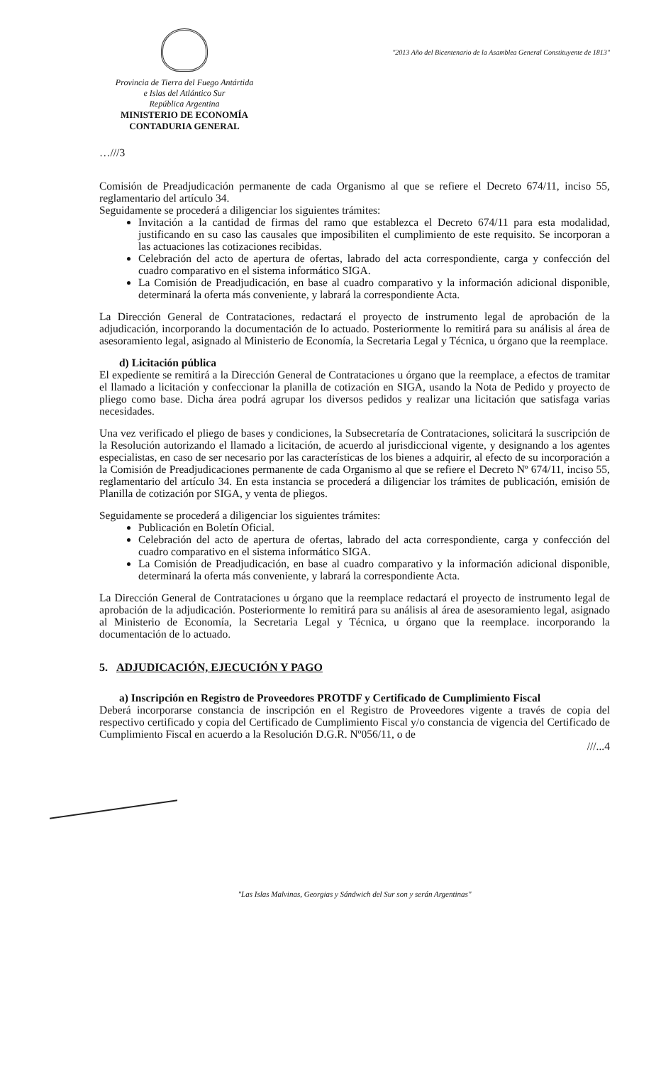Provincia de Tierra del Fuego Antártida
e Islas del Atlántico Sur
República Argentina
MINISTERIO DE ECONOMÍA
CONTADURIA GENERAL
"2013 Año del Bicentenario de la Asamblea General Constituyente de 1813"
…///3
Comisión de Preadjudicación permanente de cada Organismo al que se refiere el Decreto 674/11, inciso 55, reglamentario del artículo 34.
Seguidamente se procederá a diligenciar los siguientes trámites:
Invitación a la cantidad de firmas del ramo que establezca el Decreto 674/11 para esta modalidad, justificando en su caso las causales que imposibiliten el cumplimiento de este requisito. Se incorporan a las actuaciones las cotizaciones recibidas.
Celebración del acto de apertura de ofertas, labrado del acta correspondiente, carga y confección del cuadro comparativo en el sistema informático SIGA.
La Comisión de Preadjudicación, en base al cuadro comparativo y la información adicional disponible, determinará la oferta más conveniente, y labrará la correspondiente Acta.
La Dirección General de Contrataciones, redactará el proyecto de instrumento legal de aprobación de la adjudicación, incorporando la documentación de lo actuado. Posteriormente lo remitirá para su análisis al área de asesoramiento legal, asignado al Ministerio de Economía, la Secretaria Legal y Técnica, u órgano que la reemplace.
d) Licitación pública
El expediente se remitirá a la Dirección General de Contrataciones u órgano que la reemplace, a efectos de tramitar el llamado a licitación y confeccionar la planilla de cotización en SIGA, usando la Nota de Pedido y proyecto de pliego como base. Dicha área podrá agrupar los diversos pedidos y realizar una licitación que satisfaga varias necesidades.
Una vez verificado el pliego de bases y condiciones, la Subsecretaría de Contrataciones, solicitará la suscripción de la Resolución autorizando el llamado a licitación, de acuerdo al jurisdiccional vigente, y designando a los agentes especialistas, en caso de ser necesario por las características de los bienes a adquirir, al efecto de su incorporación a la Comisión de Preadjudicaciones permanente de cada Organismo al que se refiere el Decreto Nº 674/11, inciso 55, reglamentario del artículo 34. En esta instancia se procederá a diligenciar los trámites de publicación, emisión de Planilla de cotización por SIGA, y venta de pliegos.
Seguidamente se procederá a diligenciar los siguientes trámites:
Publicación en Boletín Oficial.
Celebración del acto de apertura de ofertas, labrado del acta correspondiente, carga y confección del cuadro comparativo en el sistema informático SIGA.
La Comisión de Preadjudicación, en base al cuadro comparativo y la información adicional disponible, determinará la oferta más conveniente, y labrará la correspondiente Acta.
La Dirección General de Contrataciones u órgano que la reemplace redactará el proyecto de instrumento legal de aprobación de la adjudicación. Posteriormente lo remitirá para su análisis al área de asesoramiento legal, asignado al Ministerio de Economía, la Secretaria Legal y Técnica, u órgano que la reemplace. incorporando la documentación de lo actuado.
5. ADJUDICACIÓN, EJECUCIÓN Y PAGO
a) Inscripción en Registro de Proveedores PROTDF y Certificado de Cumplimiento Fiscal
Deberá incorporarse constancia de inscripción en el Registro de Proveedores vigente a través de copia del respectivo certificado y copia del Certificado de Cumplimiento Fiscal y/o constancia de vigencia del Certificado de Cumplimiento Fiscal en acuerdo a la Resolución D.G.R. Nº056/11, o de
///...4
"Las Islas Malvinas, Georgias y Sándwich del Sur son y serán Argentinas"